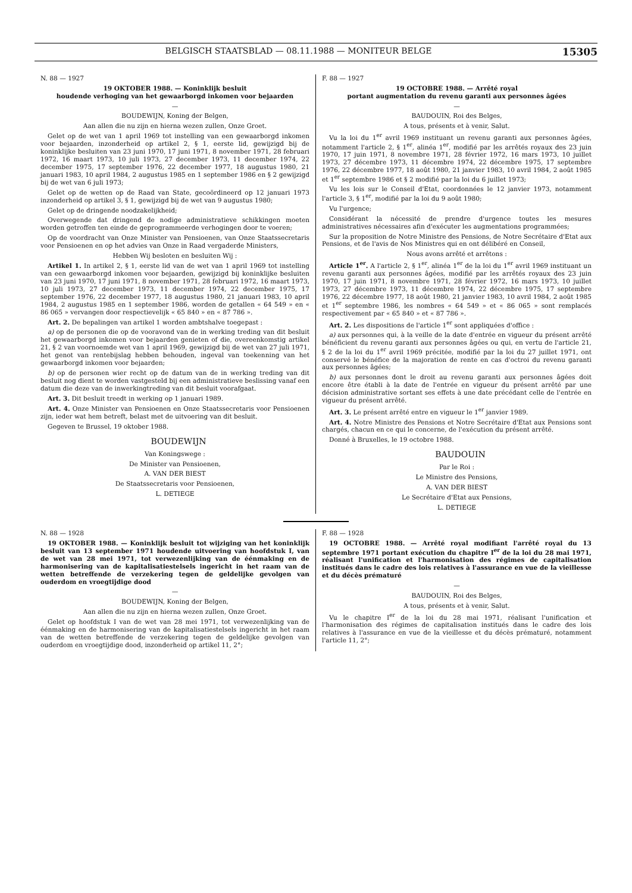BELGISCH STAATSBLAD — 08.11.1988 — MONITEUR BELGE 15305
N. 88 — 1927
19 OKTOBER 1988. — Koninklijk besluit
houdende verhoging van het gewaarborgd inkomen voor bejaarden
—
BOUDEWIJN, Koning der Belgen,
Aan allen die nu zijn en hierna wezen zullen, Onze Groet.
Gelet op de wet van 1 april 1969 tot instelling van een gewaarborgd inkomen voor bejaarden, inzonderheid op artikel 2, § 1, eerste lid, gewijzigd bij de koninklijke besluiten van 23 juni 1970, 17 juni 1971, 8 november 1971, 28 februari 1972, 16 maart 1973, 10 juli 1973, 27 december 1973, 11 december 1974, 22 december 1975, 17 september 1976, 22 december 1977, 18 augustus 1980, 21 januari 1983, 10 april 1984, 2 augustus 1985 en 1 september 1986 en § 2 gewijzigd bij de wet van 6 juli 1973;
Gelet op de wetten op de Raad van State, gecoördineerd op 12 januari 1973 inzonderheid op artikel 3, § 1, gewijzigd bij de wet van 9 augustus 1980;
Gelet op de dringende noodzakelijkheid;
Overwegende dat dringend de nodige administratieve schikkingen moeten worden getroffen ten einde de geprogrammeerde verhogingen door te voeren;
Op de voordracht van Onze Minister van Pensioenen, van Onze Staatssecretaris voor Pensioenen en op het advies van Onze in Raad vergaderde Ministers,
Hebben Wij besloten en besluiten Wij :
Artikel 1. In artikel 2, § 1, eerste lid van de wet van 1 april 1969 tot instelling van een gewaarborgd inkomen voor bejaarden, gewijzigd bij koninklijke besluiten van 23 juni 1970, 17 juni 1971, 8 november 1971, 28 februari 1972, 16 maart 1973, 10 juli 1973, 27 december 1973, 11 december 1974, 22 december 1975, 17 september 1976, 22 december 1977, 18 augustus 1980, 21 januari 1983, 10 april 1984, 2 augustus 1985 en 1 september 1986, worden de getallen « 64 549 » en « 86 065 » vervangen door respectievelijk « 65 840 » en « 87 786 ».
Art. 2. De bepalingen van artikel 1 worden ambtshalve toegepast :
a) op de personen die op de vooravond van de in werking treding van dit besluit het gewaarborgd inkomen voor bejaarden genieten of die, overeenkomstig artikel 21, § 2 van voornoemde wet van 1 april 1969, gewijzigd bij de wet van 27 juli 1971, het genot van rentebijslag hebben behouden, ingeval van toekenning van het gewaarborgd inkomen voor bejaarden;
b) op de personen wier recht op de datum van de in werking treding van dit besluit nog dient te worden vastgesteld bij een administratieve beslissing vanaf een datum die deze van de inwerkingtreding van dit besluit voorafgaat.
Art. 3. Dit besluit treedt in werking op 1 januari 1989.
Art. 4. Onze Minister van Pensioenen en Onze Staatssecretaris voor Pensioenen zijn, ieder wat hem betreft, belast met de uitvoering van dit besluit.
Gegeven te Brussel, 19 oktober 1988.
BOUDEWIJN
Van Koningswege :
De Minister van Pensioenen,
A. VAN DER BIEST
De Staatssecretaris voor Pensioenen,
L. DETIEGE
F. 88 — 1927
19 OCTOBRE 1988. — Arrêté royal
portant augmentation du revenu garanti aux personnes âgées
—
BAUDOUIN, Roi des Belges,
A tous, présents et à venir, Salut.
Vu la loi du 1<sup>er</sup> avril 1969 instituant un revenu garanti aux personnes âgées, notamment l'article 2, § 1<sup>er</sup>, alinéa 1<sup>er</sup>, modifié par les arrêtés royaux des 23 juin 1970, 17 juin 1971, 8 novembre 1971, 28 février 1972, 16 mars 1973, 10 juillet 1973, 27 décembre 1973, 11 décembre 1974, 22 décembre 1975, 17 septembre 1976, 22 décembre 1977, 18 août 1980, 21 janvier 1983, 10 avril 1984, 2 août 1985 et 1<sup>er</sup> septembre 1986 et § 2 modifié par la loi du 6 juillet 1973;
Vu les lois sur le Conseil d'Etat, coordonnées le 12 janvier 1973, notamment l'article 3, § 1<sup>er</sup>, modifié par la loi du 9 août 1980;
Vu l'urgence;
Considérant la nécessité de prendre d'urgence toutes les mesures administratives nécessaires afin d'exécuter les augmentations programmées;
Sur la proposition de Notre Ministre des Pensions, de Notre Secrétaire d'Etat aux Pensions, et de l'avis de Nos Ministres qui en ont délibéré en Conseil,
Nous avons arrêté et arrêtons :
Article 1<sup>er</sup>. A l'article 2, § 1<sup>er</sup>, alinéa 1<sup>er</sup> de la loi du 1<sup>er</sup> avril 1969 instituant un revenu garanti aux personnes âgées, modifié par les arrêtés royaux des 23 juin 1970, 17 juin 1971, 8 novembre 1971, 28 février 1972, 16 mars 1973, 10 juillet 1973, 27 décembre 1973, 11 décembre 1974, 22 décembre 1975, 17 septembre 1976, 22 décembre 1977, 18 août 1980, 21 janvier 1983, 10 avril 1984, 2 août 1985 et 1<sup>er</sup> septembre 1986, les nombres « 64 549 » et « 86 065 » sont remplacés respectivement par « 65 840 » et « 87 786 ».
Art. 2. Les dispositions de l'article 1<sup>er</sup> sont appliquées d'office :
a) aux personnes qui, à la veille de la date d'entrée en vigueur du présent arrêté bénéficient du revenu garanti aux personnes âgées ou qui, en vertu de l'article 21, § 2 de la loi du 1<sup>er</sup> avril 1969 précitée, modifié par la loi du 27 juillet 1971, ont conservé le bénéfice de la majoration de rente en cas d'octroi du revenu garanti aux personnes âgées;
b) aux personnes dont le droit au revenu garanti aux personnes âgées doit encore être établi à la date de l'entrée en vigueur du présent arrêté par une décision administrative sortant ses effets à une date précédant celle de l'entrée en vigueur du présent arrêté.
Art. 3. Le présent arrêté entre en vigueur le 1<sup>er</sup> janvier 1989.
Art. 4. Notre Ministre des Pensions et Notre Secrétaire d'Etat aux Pensions sont chargés, chacun en ce qui le concerne, de l'exécution du présent arrêté.
Donné à Bruxelles, le 19 octobre 1988.
BAUDOUIN
Par le Roi :
Le Ministre des Pensions,
A. VAN DER BIEST
Le Secrétaire d'Etat aux Pensions,
L. DETIEGE
N. 88 — 1928
19 OKTOBER 1988. — Koninklijk besluit tot wijziging van het koninklijk besluit van 13 september 1971 houdende uitvoering van hoofdstuk I, van de wet van 28 mei 1971, tot verwezenlijking van de éénmaking en de harmonisering van de kapitalisatiestelsels ingericht in het raam van de wetten betreffende de verzekering tegen de geldelijke gevolgen van ouderdom en vroegtijdige dood
—
BOUDEWIJN, Koning der Belgen,
Aan allen die nu zijn en hierna wezen zullen, Onze Groet.
Gelet op hoofdstuk I van de wet van 28 mei 1971, tot verwezenlijking van de éénmaking en de harmonisering van de kapitalisatiestelsels ingericht in het raam van de wetten betreffende de verzekering tegen de geldelijke gevolgen van ouderdom en vroegtijdige dood, inzonderheid op artikel 11, 2°;
F. 88 — 1928
19 OCTOBRE 1988. — Arrêté royal modifiant l'arrêté royal du 13 septembre 1971 portant exécution du chapitre I<sup>er</sup> de la loi du 28 mai 1971, réalisant l'unification et l'harmonisation des régimes de capitalisation institués dans le cadre des lois relatives à l'assurance en vue de la vieillesse et du décès prématuré
—
BAUDOUIN, Roi des Belges,
A tous, présents et à venir, Salut.
Vu le chapitre I<sup>er</sup> de la loi du 28 mai 1971, réalisant l'unification et l'harmonisation des régimes de capitalisation institués dans le cadre des lois relatives à l'assurance en vue de la vieillesse et du décès prématuré, notamment l'article 11, 2°;